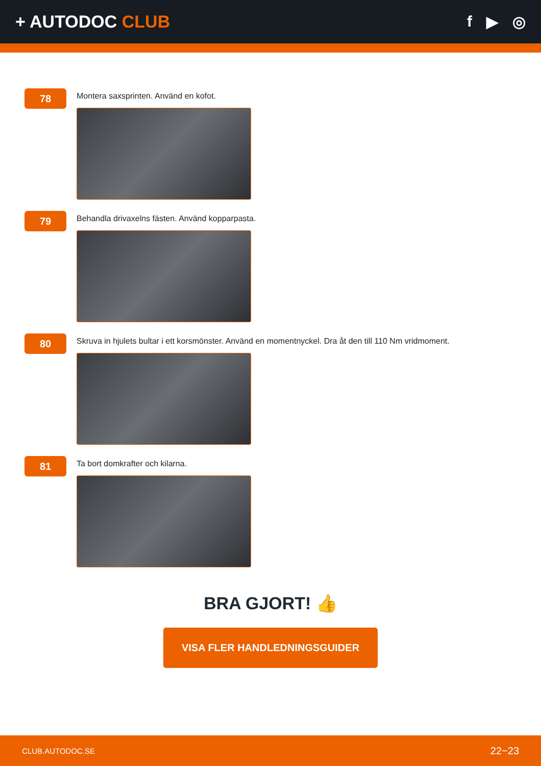+ AUTODOC CLUB f ▶ ◎
78
Montera saxsprinten. Använd en kofot.
79
Behandla drivaxelns fästen. Använd kopparpasta.
80
Skruva in hjulets bultar i ett korsmönster. Använd en momentnyckel. Dra åt den till 110 Nm vridmoment.
81
Ta bort domkrafter och kilarna.
BRA GJORT! 👍
VISA FLER HANDLEDNINGSGUIDER
CLUB.AUTODOC.SE 22−23